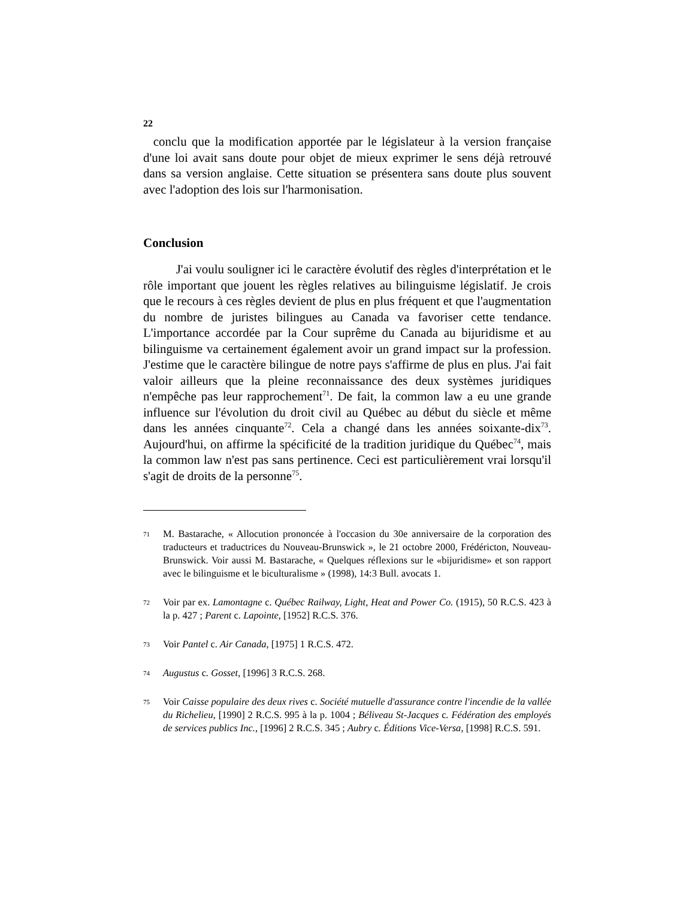22
conclu que la modification apportée par le législateur à la version française d'une loi avait sans doute pour objet de mieux exprimer le sens déjà retrouvé dans sa version anglaise. Cette situation se présentera sans doute plus souvent avec l'adoption des lois sur l'harmonisation.
Conclusion
J'ai voulu souligner ici le caractère évolutif des règles d'interprétation et le rôle important que jouent les règles relatives au bilinguisme législatif. Je crois que le recours à ces règles devient de plus en plus fréquent et que l'augmentation du nombre de juristes bilingues au Canada va favoriser cette tendance. L'importance accordée par la Cour suprême du Canada au bijuridisme et au bilinguisme va certainement également avoir un grand impact sur la profession. J'estime que le caractère bilingue de notre pays s'affirme de plus en plus. J'ai fait valoir ailleurs que la pleine reconnaissance des deux systèmes juridiques n'empêche pas leur rapprochement<sup>71</sup>. De fait, la common law a eu une grande influence sur l'évolution du droit civil au Québec au début du siècle et même dans les années cinquante<sup>72</sup>. Cela a changé dans les années soixante-dix<sup>73</sup>. Aujourd'hui, on affirme la spécificité de la tradition juridique du Québec<sup>74</sup>, mais la common law n'est pas sans pertinence. Ceci est particulièrement vrai lorsqu'il s'agit de droits de la personne<sup>75</sup>.
71
M. Bastarache, « Allocution prononcée à l'occasion du 30e anniversaire de la corporation des traducteurs et traductrices du Nouveau-Brunswick », le 21 octobre 2000, Frédéricton, Nouveau-Brunswick. Voir aussi M. Bastarache, « Quelques réflexions sur le «bijuridisme» et son rapport avec le bilinguisme et le biculturalisme » (1998), 14:3 Bull. avocats 1.
72
Voir par ex. Lamontagne c. Québec Railway, Light, Heat and Power Co. (1915), 50 R.C.S. 423 à la p. 427 ; Parent c. Lapointe, [1952] R.C.S. 376.
73
Voir Pantel c. Air Canada, [1975] 1 R.C.S. 472.
74
Augustus c. Gosset, [1996] 3 R.C.S. 268.
75
Voir Caisse populaire des deux rives c. Société mutuelle d'assurance contre l'incendie de la vallée du Richelieu, [1990] 2 R.C.S. 995 à la p. 1004 ; Béliveau St-Jacques c. Fédération des employés de services publics Inc., [1996] 2 R.C.S. 345 ; Aubry c. Éditions Vice-Versa, [1998] R.C.S. 591.